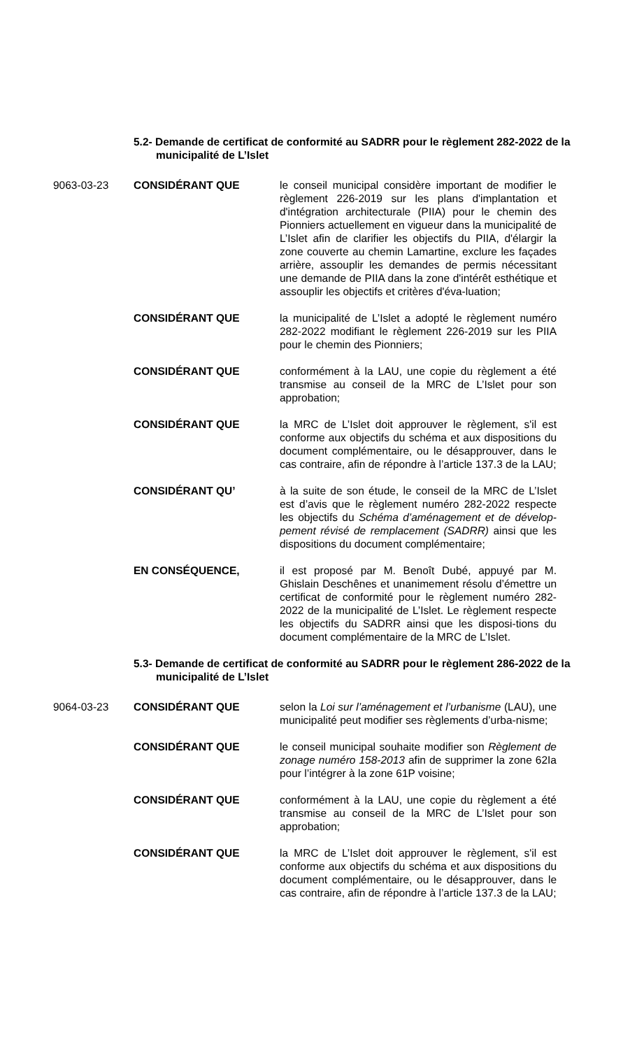5.2- Demande de certificat de conformité au SADRR pour le règlement 282-2022 de la municipalité de L’Islet
9063-03-23 CONSIDÉRANT QUE le conseil municipal considère important de modifier le règlement 226-2019 sur les plans d'implantation et d'intégration architecturale (PIIA) pour le chemin des Pionniers actuellement en vigueur dans la municipalité de L’Islet afin de clarifier les objectifs du PIIA, d'élargir la zone couverte au chemin Lamartine, exclure les façades arrière, assouplir les demandes de permis nécessitant une demande de PIIA dans la zone d'intérêt esthétique et assouplir les objectifs et critères d'éva-luation;
CONSIDÉRANT QUE la municipalité de L’Islet a adopté le règlement numéro 282-2022 modifiant le règlement 226-2019 sur les PIIA pour le chemin des Pionniers;
CONSIDÉRANT QUE conformément à la LAU, une copie du règlement a été transmise au conseil de la MRC de L’Islet pour son approbation;
CONSIDÉRANT QUE la MRC de L’Islet doit approuver le règlement, s'il est conforme aux objectifs du schéma et aux dispositions du document complémentaire, ou le désapprouver, dans le cas contraire, afin de répondre à l’article 137.3 de la LAU;
CONSIDÉRANT QU’ à la suite de son étude, le conseil de la MRC de L’Islet est d’avis que le règlement numéro 282-2022 respecte les objectifs du Schéma d’aménagement et de dévelop-pement révisé de remplacement (SADRR) ainsi que les dispositions du document complémentaire;
EN CONSÉQUENCE, il est proposé par M. Benoît Dubé, appuyé par M. Ghislain Deschênes et unanimement résolu d’émettre un certificat de conformité pour le règlement numéro 282-2022 de la municipalité de L’Islet. Le règlement respecte les objectifs du SADRR ainsi que les disposi-tions du document complémentaire de la MRC de L’Islet.
5.3- Demande de certificat de conformité au SADRR pour le règlement 286-2022 de la municipalité de L’Islet
9064-03-23 CONSIDÉRANT QUE selon la Loi sur l’aménagement et l’urbanisme (LAU), une municipalité peut modifier ses règlements d’urba-nisme;
CONSIDÉRANT QUE le conseil municipal souhaite modifier son Règlement de zonage numéro 158-2013 afin de supprimer la zone 62Ia pour l’intégrer à la zone 61P voisine;
CONSIDÉRANT QUE conformément à la LAU, une copie du règlement a été transmise au conseil de la MRC de L’Islet pour son approbation;
CONSIDÉRANT QUE la MRC de L’Islet doit approuver le règlement, s'il est conforme aux objectifs du schéma et aux dispositions du document complémentaire, ou le désapprouver, dans le cas contraire, afin de répondre à l’article 137.3 de la LAU;